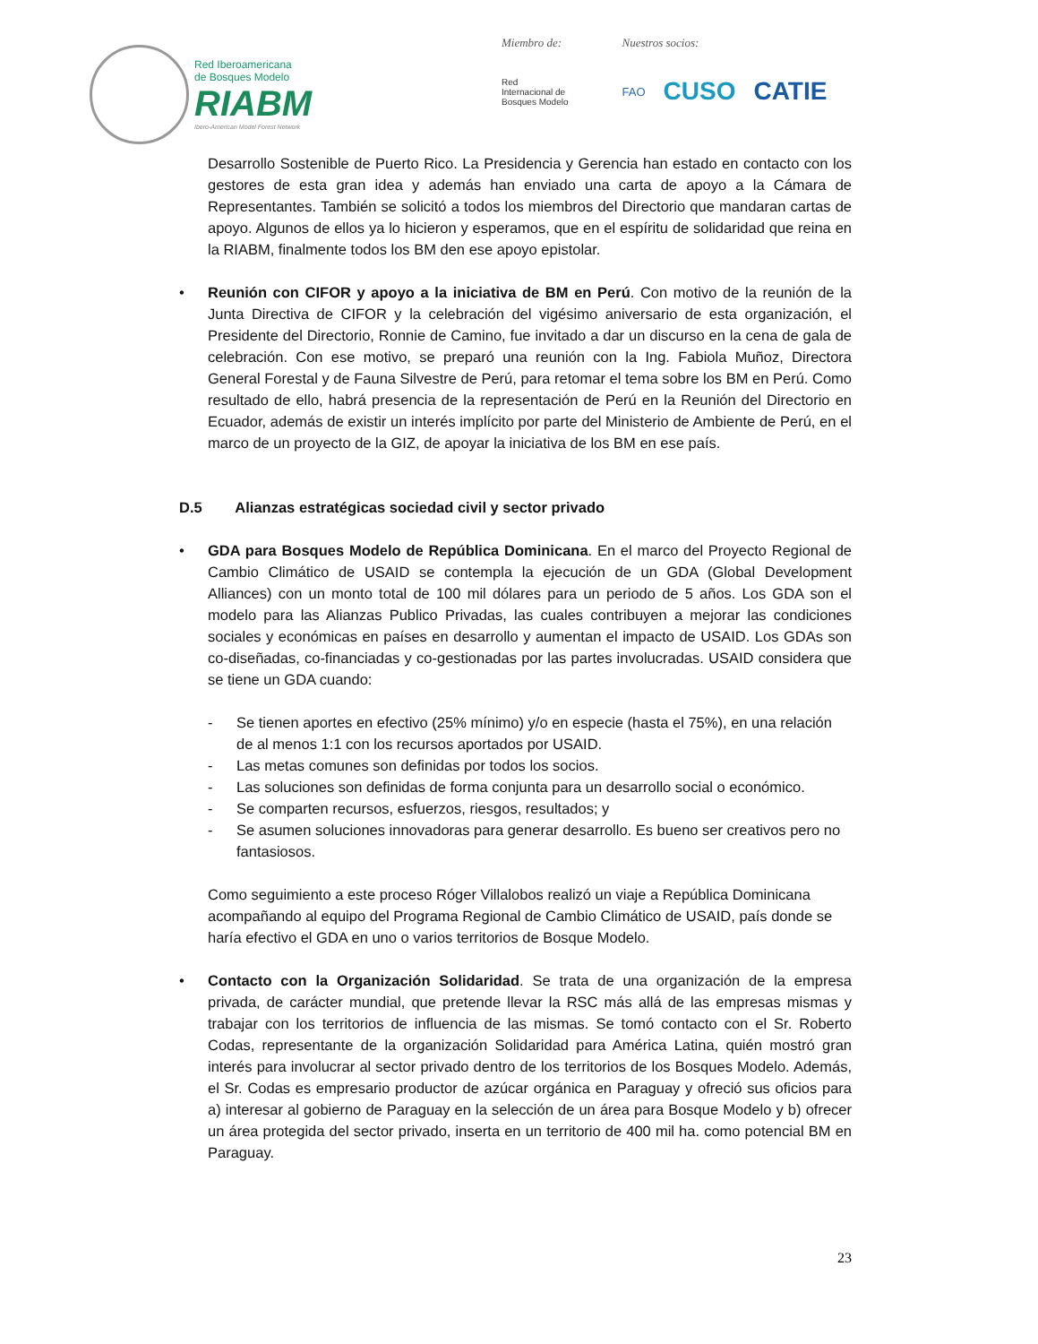Red Iberoamericana
de Bosques Modelo
RIABM
Ibero-American Model Forest Network
Miembro de:
Red
Internacional de
Bosques Modelo
Nuestros socios:
FAO CUSO CATIE
Desarrollo Sostenible de Puerto Rico. La Presidencia y Gerencia han estado en contacto con los gestores de esta gran idea y además han enviado una carta de apoyo a la Cámara de Representantes. También se solicitó a todos los miembros del Directorio que mandaran cartas de apoyo. Algunos de ellos ya lo hicieron y esperamos, que en el espíritu de solidaridad que reina en la RIABM, finalmente todos los BM den ese apoyo epistolar.
• Reunión con CIFOR y apoyo a la iniciativa de BM en Perú. Con motivo de la reunión de la Junta Directiva de CIFOR y la celebración del vigésimo aniversario de esta organización, el Presidente del Directorio, Ronnie de Camino, fue invitado a dar un discurso en la cena de gala de celebración. Con ese motivo, se preparó una reunión con la Ing. Fabiola Muñoz, Directora General Forestal y de Fauna Silvestre de Perú, para retomar el tema sobre los BM en Perú. Como resultado de ello, habrá presencia de la representación de Perú en la Reunión del Directorio en Ecuador, además de existir un interés implícito por parte del Ministerio de Ambiente de Perú, en el marco de un proyecto de la GIZ, de apoyar la iniciativa de los BM en ese país.
D.5 Alianzas estratégicas sociedad civil y sector privado
• GDA para Bosques Modelo de República Dominicana. En el marco del Proyecto Regional de Cambio Climático de USAID se contempla la ejecución de un GDA (Global Development Alliances) con un monto total de 100 mil dólares para un periodo de 5 años. Los GDA son el modelo para las Alianzas Publico Privadas, las cuales contribuyen a mejorar las condiciones sociales y económicas en países en desarrollo y aumentan el impacto de USAID. Los GDAs son co-diseñadas, co-financiadas y co-gestionadas por las partes involucradas. USAID considera que se tiene un GDA cuando:
- Se tienen aportes en efectivo (25% mínimo) y/o en especie (hasta el 75%), en una relación de al menos 1:1 con los recursos aportados por USAID.
- Las metas comunes son definidas por todos los socios.
- Las soluciones son definidas de forma conjunta para un desarrollo social o económico.
- Se comparten recursos, esfuerzos, riesgos, resultados; y
- Se asumen soluciones innovadoras para generar desarrollo. Es bueno ser creativos pero no fantasiosos.
Como seguimiento a este proceso Róger Villalobos realizó un viaje a República Dominicana acompañando al equipo del Programa Regional de Cambio Climático de USAID, país donde se haría efectivo el GDA en uno o varios territorios de Bosque Modelo.
• Contacto con la Organización Solidaridad. Se trata de una organización de la empresa privada, de carácter mundial, que pretende llevar la RSC más allá de las empresas mismas y trabajar con los territorios de influencia de las mismas. Se tomó contacto con el Sr. Roberto Codas, representante de la organización Solidaridad para América Latina, quién mostró gran interés para involucrar al sector privado dentro de los territorios de los Bosques Modelo. Además, el Sr. Codas es empresario productor de azúcar orgánica en Paraguay y ofreció sus oficios para a) interesar al gobierno de Paraguay en la selección de un área para Bosque Modelo y b) ofrecer un área protegida del sector privado, inserta en un territorio de 400 mil ha. como potencial BM en Paraguay.
23